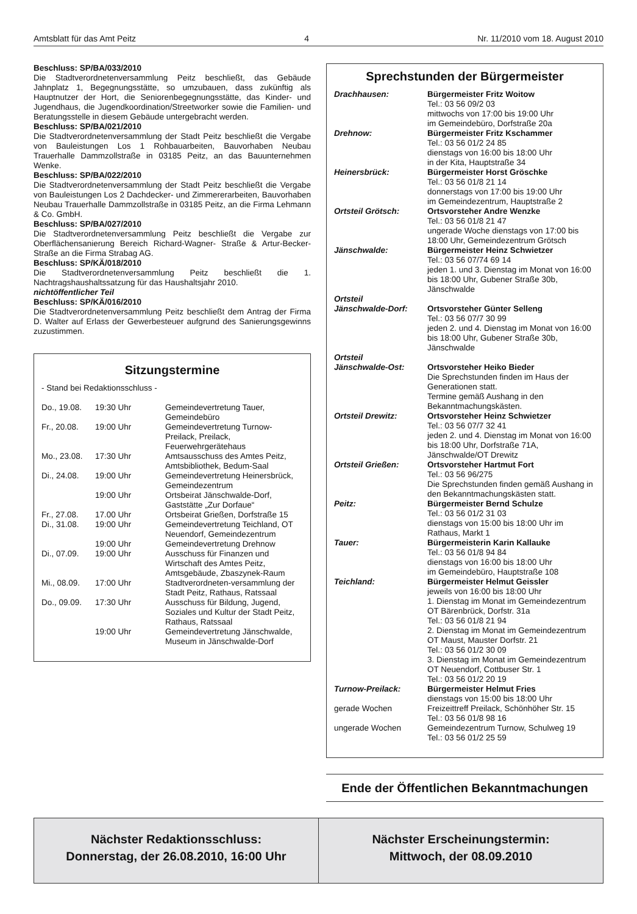Amtsblatt für das Amt Peitz 4 Nr. 11/2010 vom 18. August 2010
Beschluss: SP/BA/033/2010
Die Stadtverordnetenversammlung Peitz beschließt, das Gebäude Jahnplatz 1, Begegnungsstätte, so umzubauen, dass zukünftig als Hauptnutzer der Hort, die Seniorenbegegnungsstätte, das Kinder- und Jugendhaus, die Jugendkoordination/Streetworker sowie die Familien- und Beratungsstelle in diesem Gebäude untergebracht werden.
Beschluss: SP/BA/021/2010
Die Stadtverordnetenversammlung der Stadt Peitz beschließt die Vergabe von Bauleistungen Los 1 Rohbauarbeiten, Bauvorhaben Neubau Trauerhalle Dammzollstraße in 03185 Peitz, an das Bauunternehmen Wenke.
Beschluss: SP/BA/022/2010
Die Stadtverordnetenversammlung der Stadt Peitz beschließt die Vergabe von Bauleistungen Los 2 Dachdecker- und Zimmererarbeiten, Bauvorhaben Neubau Trauerhalle Dammzollstraße in 03185 Peitz, an die Firma Lehmann & Co. GmbH.
Beschluss: SP/BA/027/2010
Die Stadtverordnetenversammlung Peitz beschließt die Vergabe zur Oberflächensanierung Bereich Richard-Wagner- Straße & Artur-Becker-Straße an die Firma Strabag AG.
Beschluss: SP/KÄ/018/2010
Die Stadtverordnetenversammlung Peitz beschließt die 1. Nachtragshaushaltssatzung für das Haushaltsjahr 2010.
nichtöffentlicher Teil
Beschluss: SP/KÄ/016/2010
Die Stadtverordnetenversammlung Peitz beschließt dem Antrag der Firma D. Walter auf Erlass der Gewerbesteuer aufgrund des Sanierungsgewinns zuzustimmen.
Sitzungstermine
- Stand bei Redaktionsschluss -
| Do., 19.08. | 19:30 Uhr | Gemeindevertretung Tauer, Gemeindebüro |
| Fr., 20.08. | 19:00 Uhr | Gemeindevertretung Turnow-Preilack, Preilack, Feuerwehrgerätehaus |
| Mo., 23.08. | 17:30 Uhr | Amtsausschuss des Amtes Peitz, Amtsbibliothek, Bedum-Saal |
| Di., 24.08. | 19:00 Uhr | Gemeindevertretung Heinersbrück, Gemeindezentrum |
| | 19:00 Uhr | Ortsbeirat Jänschwalde-Dorf, Gaststätte „Zur Dorfaue“ |
| Fr., 27.08. | 17.00 Uhr | Ortsbeirat Grießen, Dorfstraße 15 |
| Di., 31.08. | 19:00 Uhr | Gemeindevertretung Teichland, OT Neuendorf, Gemeindezentrum |
| | 19:00 Uhr | Gemeindevertretung Drehnow |
| Di., 07.09. | 19:00 Uhr | Ausschuss für Finanzen und Wirtschaft des Amtes Peitz, Amtsgebäude, Zbaszynek-Raum |
| Mi., 08.09. | 17:00 Uhr | Stadtverordneten-versammlung der Stadt Peitz, Rathaus, Ratssaal |
| Do., 09.09. | 17:30 Uhr | Ausschuss für Bildung, Jugend, Soziales und Kultur der Stadt Peitz, Rathaus, Ratssaal |
| | 19:00 Uhr | Gemeindevertretung Jänschwalde, Museum in Jänschwalde-Dorf |
Sprechstunden der Bürgermeister
| Drachhausen: | Bürgermeister Fritz Woitow Tel.: 03 56 09/2 03 mittwochs von 17:00 bis 19:00 Uhr im Gemeindebüro, Dorfstraße 20a |
| Drehnow: | Bürgermeister Fritz Kschammer Tel.: 03 56 01/2 24 85 dienstags von 16:00 bis 18:00 Uhr in der Kita, Hauptstraße 34 |
| Heinersbrück: | Bürgermeister Horst Gröschke Tel.: 03 56 01/8 21 14 donnerstags von 17:00 bis 19:00 Uhr im Gemeindezentrum, Hauptstraße 2 |
| Ortsteil Grötsch: | Ortsvorsteher Andre Wenzke Tel.: 03 56 01/8 21 47 ungerade Woche dienstags von 17:00 bis 18:00 Uhr, Gemeindezentrum Grötsch |
| Jänschwalde: | Bürgermeister Heinz Schwietzer Tel.: 03 56 07/74 69 14 jeden 1. und 3. Dienstag im Monat von 16:00 bis 18:00 Uhr, Gubener Straße 30b, Jänschwalde |
| Ortsteil Jänschwalde-Dorf: | Ortsvorsteher Günter Selleng Tel.: 03 56 07/7 30 99 jeden 2. und 4. Dienstag im Monat von 16:00 bis 18:00 Uhr, Gubener Straße 30b, Jänschwalde |
| Ortsteil Jänschwalde-Ost: | Ortsvorsteher Heiko Bieder Die Sprechstunden finden im Haus der Generationen statt. Termine gemäß Aushang in den Bekanntmachungskästen. |
| Ortsteil Drewitz: | Ortsvorsteher Heinz Schwietzer Tel.: 03 56 07/7 32 41 jeden 2. und 4. Dienstag im Monat von 16:00 bis 18:00 Uhr, Dorfstraße 71A, Jänschwalde/OT Drewitz |
| Ortsteil Grießen: | Ortsvorsteher Hartmut Fort Tel.: 03 56 96/275 Die Sprechstunden finden gemäß Aushang in den Bekanntmachungskästen statt. |
| Peitz: | Bürgermeister Bernd Schulze Tel.: 03 56 01/2 31 03 dienstags von 15:00 bis 18:00 Uhr im Rathaus, Markt 1 |
| Tauer: | Bürgermeisterin Karin Kallauke Tel.: 03 56 01/8 94 84 dienstags von 16:00 bis 18:00 Uhr im Gemeindebüro, Hauptstraße 108 |
| Teichland: | Bürgermeister Helmut Geissler jeweils von 16:00 bis 18:00 Uhr 1. Dienstag im Monat im Gemeindezentrum OT Bärenbrück, Dorfstr. 31a Tel.: 03 56 01/8 21 94 2. Dienstag im Monat im Gemeindezentrum OT Maust, Mauster Dorfstr. 21 Tel.: 03 56 01/2 30 09 3. Dienstag im Monat im Gemeindezentrum OT Neuendorf, Cottbuser Str. 1 Tel.: 03 56 01/2 20 19 |
| Turnow-Preilack: | Bürgermeister Helmut Fries dienstags von 15:00 bis 18:00 Uhr |
| gerade Wochen | Freizeittreff Preilack, Schönhöher Str. 15 Tel.: 03 56 01/8 98 16 |
| ungerade Wochen | Gemeindezentrum Turnow, Schulweg 19 Tel.: 03 56 01/2 25 59 |
Ende der Öffentlichen Bekanntmachungen
Nächster Redaktionsschluss:
Donnerstag, der 26.08.2010, 16:00 Uhr
Nächster Erscheinungstermin:
Mittwoch, der 08.09.2010